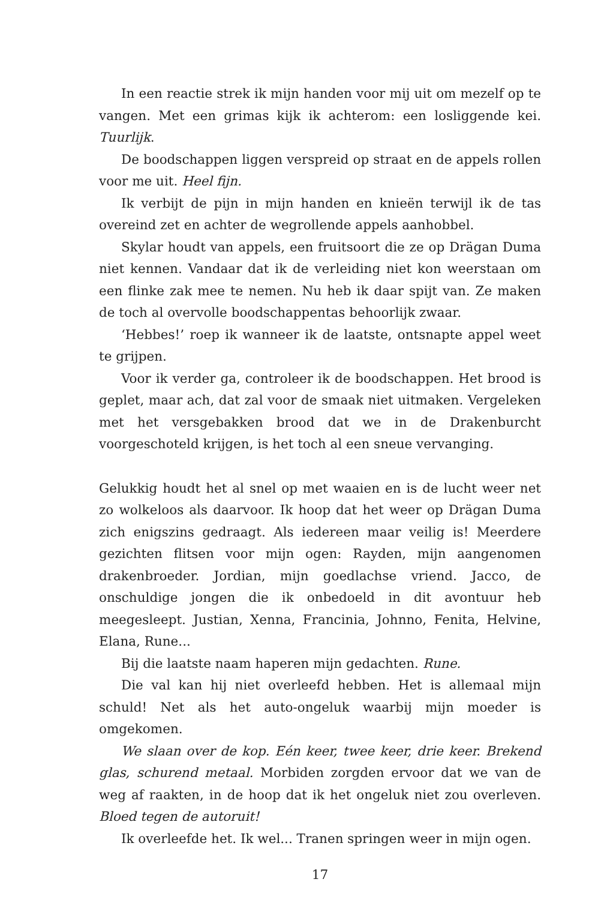In een reactie strek ik mijn handen voor mij uit om mezelf op te vangen. Met een grimas kijk ik achterom: een losliggende kei. Tuurlijk.
De boodschappen liggen verspreid op straat en de appels rollen voor me uit. Heel fijn.
Ik verbijt de pijn in mijn handen en knieën terwijl ik de tas overeind zet en achter de wegrollende appels aanhobbel.
Skylar houdt van appels, een fruitsoort die ze op Drägan Duma niet kennen. Vandaar dat ik de verleiding niet kon weerstaan om een flinke zak mee te nemen. Nu heb ik daar spijt van. Ze maken de toch al overvolle boodschappentas behoorlijk zwaar.
‘Hebbes!’ roep ik wanneer ik de laatste, ontsnapte appel weet te grijpen.
Voor ik verder ga, controleer ik de boodschappen. Het brood is geplet, maar ach, dat zal voor de smaak niet uitmaken. Vergeleken met het versgebakken brood dat we in de Drakenburcht voorgeschoteld krijgen, is het toch al een sneue vervanging.
Gelukkig houdt het al snel op met waaien en is de lucht weer net zo wolkeloos als daarvoor. Ik hoop dat het weer op Drägan Duma zich enigszins gedraagt. Als iedereen maar veilig is! Meerdere gezichten flitsen voor mijn ogen: Rayden, mijn aangenomen drakenbroeder. Jordian, mijn goedlachse vriend. Jacco, de onschuldige jongen die ik onbedoeld in dit avontuur heb meegesleept. Justian, Xenna, Francinia, Johnno, Fenita, Helvine, Elana, Rune...
Bij die laatste naam haperen mijn gedachten. Rune.
Die val kan hij niet overleefd hebben. Het is allemaal mijn schuld! Net als het auto-ongeluk waarbij mijn moeder is omgekomen.
We slaan over de kop. Eén keer, twee keer, drie keer. Brekend glas, schurend metaal. Morbiden zorgden ervoor dat we van de weg af raakten, in de hoop dat ik het ongeluk niet zou overleven. Bloed tegen de autoruit!
Ik overleefde het. Ik wel... Tranen springen weer in mijn ogen.
17